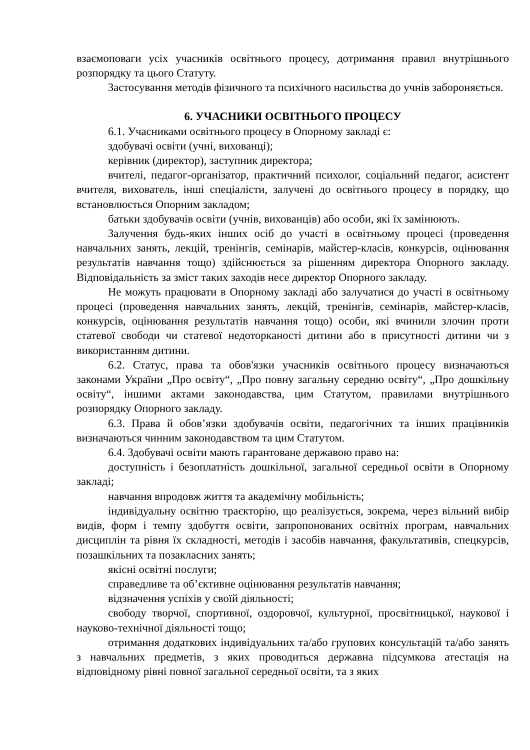взаємоповаги усіх учасників освітнього процесу, дотримання правил внутрішнього розпорядку та цього Статуту.
Застосування методів фізичного та психічного насильства до учнів забороняється.
6. УЧАСНИКИ ОСВІТНЬОГО ПРОЦЕСУ
6.1. Учасниками освітнього процесу в Опорному закладі є:
здобувачі освіти (учні, вихованці);
керівник (директор), заступник директора;
вчителі, педагог-організатор, практичний психолог, соціальний педагог, асистент вчителя, вихователь, інші спеціалісти, залучені до освітнього процесу в порядку, що встановлюється Опорним закладом;
батьки здобувачів освіти (учнів, вихованців) або особи, які їх замінюють.
Залучення будь-яких інших осіб до участі в освітньому процесі (проведення навчальних занять, лекцій, тренінгів, семінарів, майстер-класів, конкурсів, оцінювання результатів навчання тощо) здійснюється за рішенням директора Опорного закладу. Відповідальність за зміст таких заходів несе директор Опорного закладу.
Не можуть працювати в Опорному закладі або залучатися до участі в освітньому процесі (проведення навчальних занять, лекцій, тренінгів, семінарів, майстер-класів, конкурсів, оцінювання результатів навчання тощо) особи, які вчинили злочин проти статевої свободи чи статевої недоторканості дитини або в присутності дитини чи з використанням дитини.
6.2. Статус, права та обов'язки учасників освітнього процесу визначаються законами України „Про освіту“, „Про повну загальну середню освіту“, „Про дошкільну освіту“, іншими актами законодавства, цим Статутом, правилами внутрішнього розпорядку Опорного закладу.
6.3. Права й обов’язки здобувачів освіти, педагогічних та інших працівників визначаються чинним законодавством та цим Статутом.
6.4. Здобувачі освіти мають гарантоване державою право на:
доступність і безоплатність дошкільної, загальної середньої освіти в Опорному закладі;
навчання впродовж життя та академічну мобільність;
індивідуальну освітню траєкторію, що реалізується, зокрема, через вільний вибір видів, форм і темпу здобуття освіти, запропонованих освітніх програм, навчальних дисциплін та рівня їх складності, методів і засобів навчання, факультативів, спецкурсів, позашкільних та позакласних занять;
якісні освітні послуги;
справедливе та об’єктивне оцінювання результатів навчання;
відзначення успіхів у своїй діяльності;
свободу творчої, спортивної, оздоровчої, культурної, просвітницької, наукової і науково-технічної діяльності тощо;
отримання додаткових індивідуальних та/або групових консультацій та/або занять з навчальних предметів, з яких проводиться державна підсумкова атестація на відповідному рівні повної загальної середньої освіти, та з яких